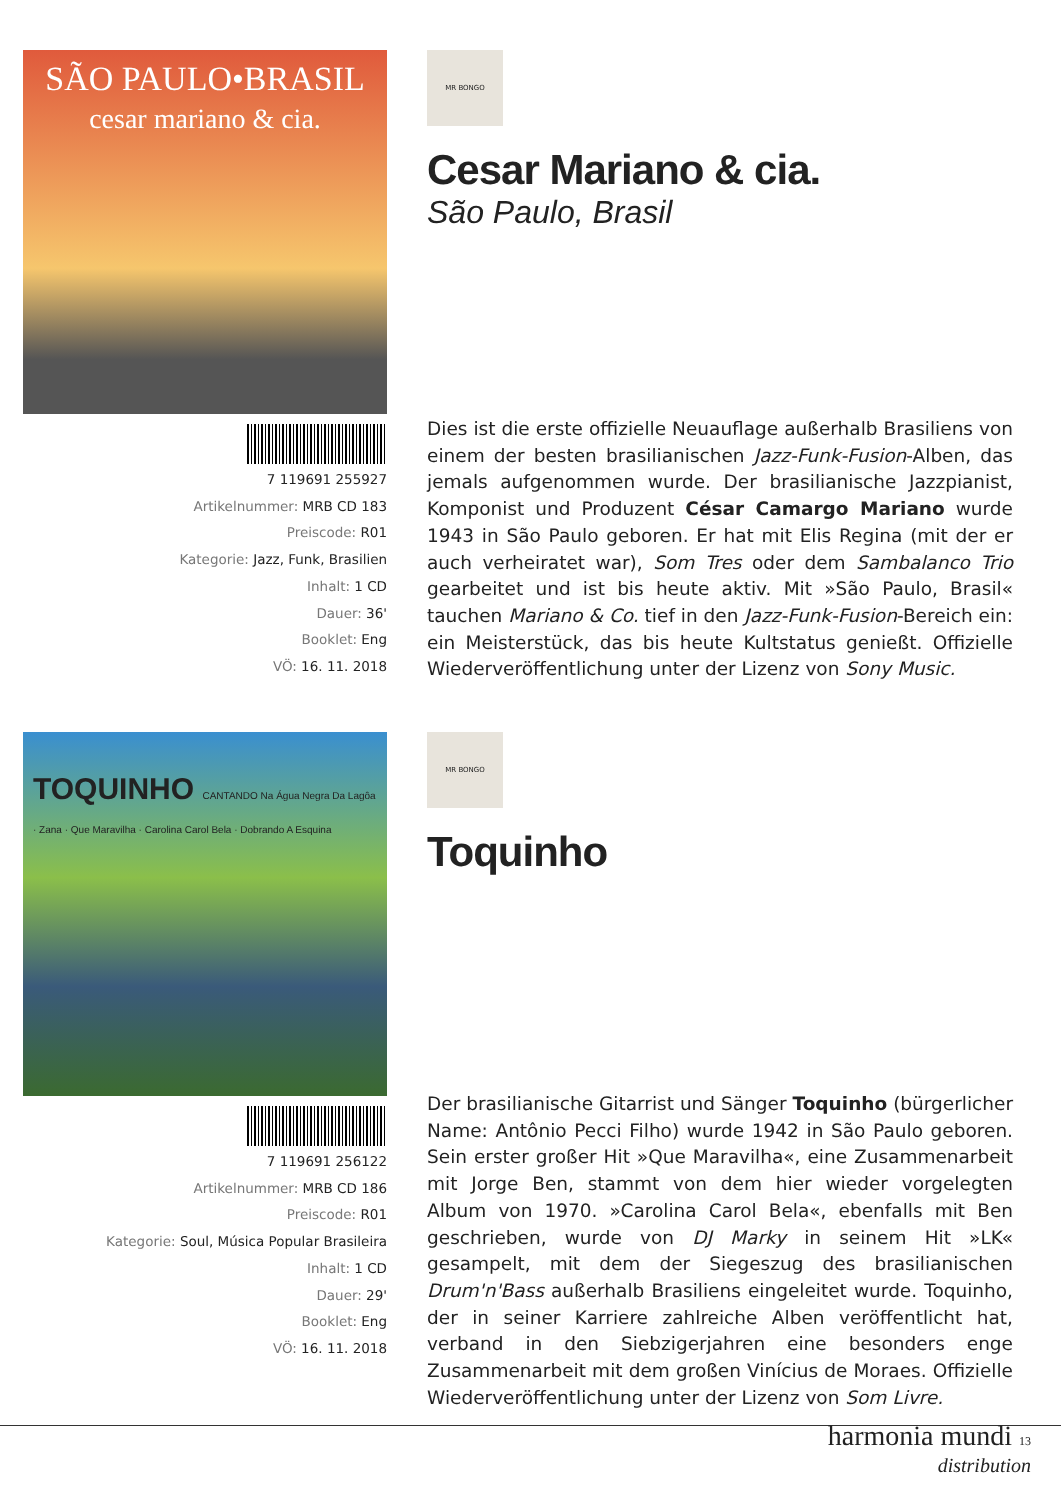SÃO PAULO•BRASIL
cesar mariano & cia.
7 119691 255927
Artikelnummer: MRB CD 183
Preiscode: R01
Kategorie: Jazz, Funk, Brasilien
Inhalt: 1 CD
Dauer: 36'
Booklet: Eng
VÖ: 16. 11. 2018
MR BONGO
Cesar Mariano & cia.
São Paulo, Brasil
Dies ist die erste offizielle Neuauflage außerhalb Brasiliens von einem der besten brasilianischen Jazz-Funk-Fusion-Alben, das jemals aufgenommen wurde. Der brasilianische Jazzpianist, Komponist und Produzent César Camargo Mariano wurde 1943 in São Paulo geboren. Er hat mit Elis Regina (mit der er auch verheiratet war), Som Tres oder dem Sambalanco Trio gearbeitet und ist bis heute aktiv. Mit »São Paulo, Brasil« tauchen Mariano & Co. tief in den Jazz-Funk-Fusion-Bereich ein: ein Meisterstück, das bis heute Kultstatus genießt. Offizielle Wiederveröffentlichung unter der Lizenz von Sony Music.
TOQUINHO CANTANDO Na Água Negra Da Lagôa · Zana · Que Maravilha · Carolina Carol Bela · Dobrando A Esquina
7 119691 256122
Artikelnummer: MRB CD 186
Preiscode: R01
Kategorie: Soul, Música Popular Brasileira
Inhalt: 1 CD
Dauer: 29'
Booklet: Eng
VÖ: 16. 11. 2018
MR BONGO
Toquinho
Der brasilianische Gitarrist und Sänger Toquinho (bürgerlicher Name: Antônio Pecci Filho) wurde 1942 in São Paulo geboren. Sein erster großer Hit »Que Maravilha«, eine Zusammenarbeit mit Jorge Ben, stammt von dem hier wieder vorgelegten Album von 1970. »Carolina Carol Bela«, ebenfalls mit Ben geschrieben, wurde von DJ Marky in seinem Hit »LK« gesampelt, mit dem der Siegeszug des brasilianischen Drum'n'Bass außerhalb Brasiliens eingeleitet wurde. Toquinho, der in seiner Karriere zahlreiche Alben veröffentlicht hat, verband in den Siebzigerjahren eine besonders enge Zusammenarbeit mit dem großen Vinícius de Moraes. Offizielle Wiederveröffentlichung unter der Lizenz von Som Livre.
harmonia mundi 13
distribution